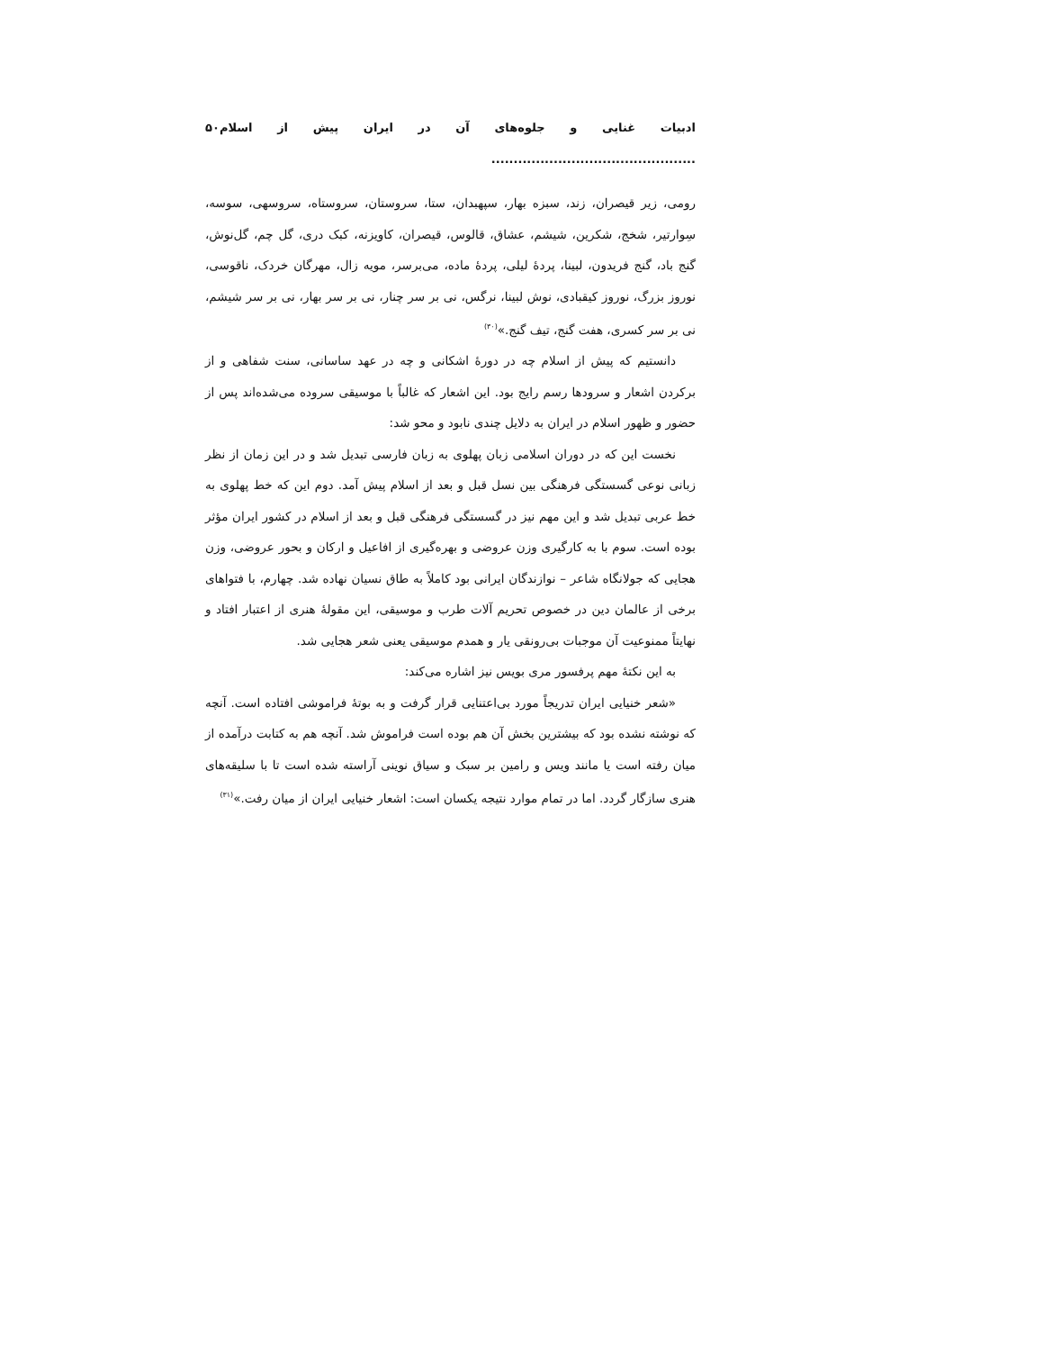ادبیات غنایی و جلوه‌های آن در ایران پیش از اسلام .............................................. ۵۰
رومی، زیر قیصران، زند، سبزه بهار، سپهبدان، ستا، سروستان، سروستاه، سروسهی، سوسه، سِوارتیر، شخج، شکرین، شیشم، عشاق، قالوس، قیصران، کاویزنه، کبک دری، گل چم، گل‌نوش، گنج باد، گنج فریدون، لبینا، پردهٔ لیلی، پردهٔ ماده، می‌برسر، مویه زال، مهرگان خردک، ناقوسی، نوروز بزرگ، نوروز کیقبادی، نوش لبینا، نرگس، نی بر سر چنار، نی بر سر بهار، نی بر سر شیشم، نی بر سر کسری، هفت گنج، تیف گنج.»<sup>(۳۰)</sup>
دانستیم که پیش از اسلام چه در دورهٔ اشکانی و چه در عهد ساسانی، سنت شفاهی و از برکردن اشعار و سرودها رسم رایج بود. این اشعار که غالباً با موسیقی سروده می‌شده‌اند پس از حضور و ظهور اسلام در ایران به دلایل چندی نابود و محو شد:
نخست این که در دوران اسلامی زبان پهلوی به زبان فارسی تبدیل شد و در این زمان از نظر زبانی نوعی گسستگی فرهنگی بین نسل قبل و بعد از اسلام پیش آمد. دوم این که خط پهلوی به خط عربی تبدیل شد و این مهم نیز در گسستگی فرهنگی قبل و بعد از اسلام در کشور ایران مؤثر بوده است. سوم با به کارگیری وزن عروضی و بهره‌گیری از افاعیل و ارکان و بحور عروضی، وزن هجایی که جولانگاه شاعر – نوازندگان ایرانی بود کاملاً به طاق نسیان نهاده شد. چهارم، با فتواهای برخی از عالمان دین در خصوص تحریم آلات طرب و موسیقی، این مقولهٔ هنری از اعتبار افتاد و نهایتاً ممنوعیت آن موجبات بی‌رونقی یار و همدم موسیقی یعنی شعر هجایی شد.
به این نکتهٔ مهم پرفسور مری بویس نیز اشاره می‌کند:
«شعر خنیایی ایران تدریجاً مورد بی‌اعتنایی قرار گرفت و به بوتهٔ فراموشی افتاده است. آنچه که نوشته نشده بود که بیشترین بخش آن هم بوده است فراموش شد. آنچه هم به کتابت درآمده از میان رفته است یا مانند ویس و رامین بر سبک و سیاق نوینی آراسته شده است تا با سلیقه‌های هنری سازگار گردد. اما در تمام موارد نتیجه یکسان است: اشعار خنیایی ایران از میان رفت.»<sup>(۳۱)</sup>